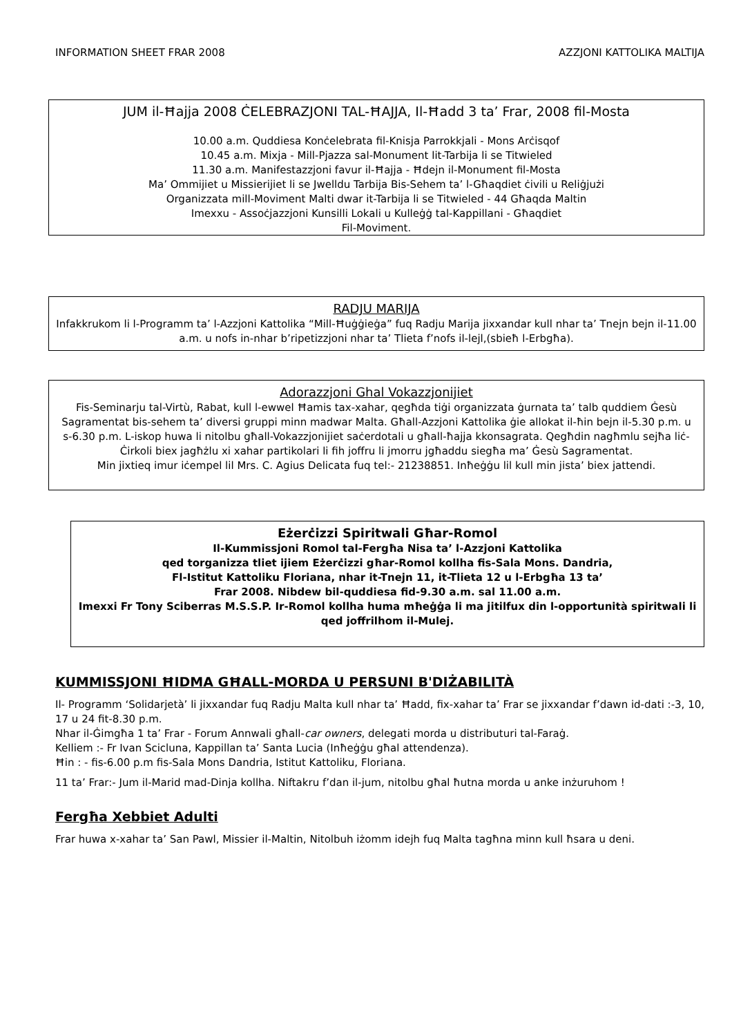INFORMATION SHEET FRAR 2008 AZZJONI KATTOLIKA MALTIJA
JUM il-Ħajja 2008 ĊELEBRAZJONI TAL-ĦAJJA, Il-Ħadd 3 ta’ Frar, 2008 fil-Mosta
10.00 a.m. Quddiesa Konċelebrata fil-Knisja Parrokkjali - Mons Arċisqof
10.45 a.m. Mixja - Mill-Pjazza sal-Monument lit-Tarbija li se Titwieled
11.30 a.m. Manifestazzjoni favur il-Ħajja - Ħdejn il-Monument fil-Mosta
Ma’ Ommijiet u Missierijiet li se Jwelldu Tarbija Bis-Sehem ta’ l-Għaqdiet ċivili u Reliġjużi
Organizzata mill-Moviment Malti dwar it-Tarbija li se Titwieled - 44 Għaqda Maltin
Imexxu - Assoċjazzjoni Kunsilli Lokali u Kulleġġ tal-Kappillani - Għaqdiet
Fil-Moviment.
RADJU MARIJA
Infakkrukom li l-Programm ta’ l-Azzjoni Kattolika “Mill-Ħuġġieġa” fuq Radju Marija jixxandar kull nhar ta’ Tnejn bejn il-11.00 a.m. u nofs in-nhar b’ripetizzjoni nhar ta’ Tlieta f’nofs il-lejl,(sbieħ l-Erbgħa).
Adorazzjoni Ghal Vokazzjonijiet
Fis-Seminarju tal-Virtù, Rabat, kull l-ewwel Ħamis tax-xahar, qegħda tiġi organizzata ġurnata ta’ talb quddiem Ġesù Sagramentat bis-sehem ta’ diversi gruppi minn madwar Malta. Għall-Azzjoni Kattolika ġie allokat il-ħin bejn il-5.30 p.m. u s-6.30 p.m. L-iskop huwa li nitolbu għall-Vokazzjonijiet saċerdotali u għall-ħajja kkonsagrata. Qegħdin nagħmlu sejħa liċ-Ċirkoli biex jagħżlu xi xahar partikolari li fih joffru li jmorru jgħaddu siegħa ma’ Ġesù Sagramentat.
Min jixtieq imur iċempel lil Mrs. C. Agius Delicata fuq tel:- 21238851. Inħeġġu lil kull min jista’ biex jattendi.
Eżerċizzi Spiritwali Għar-Romol
Il-Kummissjoni Romol tal-Fergħa Nisa ta’ l-Azzjoni Kattolika
qed torganizza tliet ijiem Eżerċizzi għar-Romol kollha fis-Sala Mons. Dandria,
Fl-Istitut Kattoliku Floriana, nhar it-Tnejn 11, it-Tlieta 12 u l-Erbgħa 13 ta’
Frar 2008. Nibdew bil-quddiesa fid-9.30 a.m. sal 11.00 a.m.
Imexxi Fr Tony Sciberras M.S.S.P. Ir-Romol kollha huma mħeġġa li ma jitilfux din l-opportunità spiritwali li qed joffrilhom il-Mulej.
KUMMISSJONI ĦIDMA GĦALL-MORDA U PERSUNI B'DIŻABILITÀ
Il- Programm ‘Solidarjetà’ li jixxandar fuq Radju Malta kull nhar ta’ Ħadd, fix-xahar ta’ Frar se jixxandar f’dawn id-dati :-3, 10, 17 u 24 fit-8.30 p.m.
Nhar il-Ġimgħa 1 ta’ Frar - Forum Annwali għall-car owners, delegati morda u distributuri tal-Faraġ.
Kelliem :- Fr Ivan Scicluna, Kappillan ta’ Santa Lucia (Inħeġġu għal attendenza).
Ħin : - fis-6.00 p.m fis-Sala Mons Dandria, Istitut Kattoliku, Floriana.
11 ta’ Frar:- Jum il-Marid mad-Dinja kollha. Niftakru f’dan il-jum, nitolbu għal ħutna morda u anke inżuruhom !
Fergħa Xebbiet Adulti
Frar huwa x-xahar ta’ San Pawl, Missier il-Maltin, Nitolbuh iżomm idejh fuq Malta tagħna minn kull ħsara u deni.